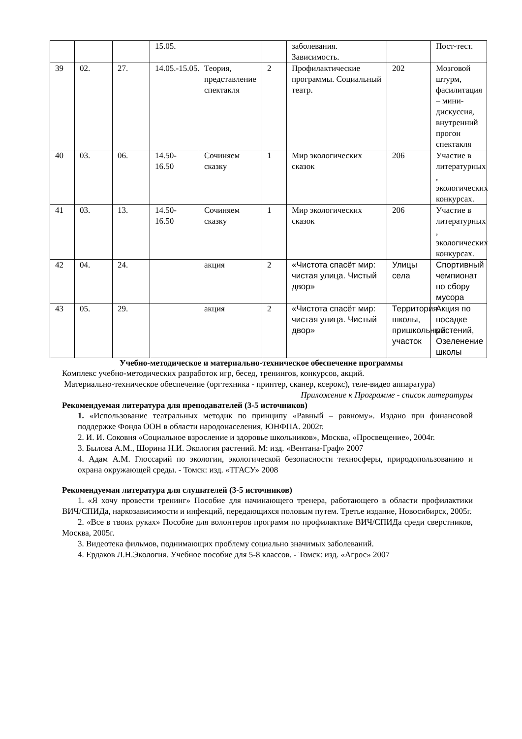| | | | 15.05. | | | заболевания. Зависимость. | | Пост-тест. |
| 39 | 02. | 27. | 14.05.-15.05. | Теория, представление спектакля | 2 | Профилактические программы. Социальный театр. | 202 | Мозговой штурм, фасилитация – мини-дискуссия, внутренний прогон спектакля |
| 40 | 03. | 06. | 14.50-16.50 | Сочиняем сказку | 1 | Мир экологических сказок | 206 | Участие в литературных , экологических конкурсах. |
| 41 | 03. | 13. | 14.50-16.50 | Сочиняем сказку | 1 | Мир экологических сказок | 206 | Участие в литературных , экологических конкурсах. |
| 42 | 04. | 24. | | акция | 2 | «Чистота спасёт мир: чистая улица. Чистый двор» | Улицы села | Спортивный чемпионат по сбору мусора |
| 43 | 05. | 29. | | акция | 2 | «Чистота спасёт мир: чистая улица. Чистый двор» | Территория школы, пришкольный участок | Акция по посадке растений, Озеленение школы |
Учебно-методическое и материально-техническое обеспечение программы
Комплекс учебно-методических разработок игр, бесед, тренингов, конкурсов, акций.
Материально-техническое обеспечение (оргтехника - принтер, сканер, ксерокс), теле-видео аппаратура)
Приложение к Программе - список литературы
Рекомендуемая литература для преподавателей (3-5 источников)
1. «Использование театральных методик по принципу «Равный – равному». Издано при финансовой поддержке Фонда ООН в области народонаселения, ЮНФПА. 2002г.
2. И. И. Соковня «Социальное взросление и здоровье школьников», Москва, «Просвещение», 2004г.
3. Былова А.М., Шорина Н.И. Экология растений. М: изд. «Вентана-Граф» 2007
4. Адам А.М. Глоссарий по экологии, экологической безопасности техносферы, природопользованию и охрана окружающей среды. - Томск: изд. «ТГАСУ» 2008
Рекомендуемая литература для слушателей (3-5 источников)
1. «Я хочу провести тренинг» Пособие для начинающего тренера, работающего в области профилактики ВИЧ/СПИДа, наркозависимости и инфекций, передающихся половым путем. Третье издание, Новосибирск, 2005г.
2. «Все в твоих руках» Пособие для волонтеров программ по профилактике ВИЧ/СПИДа среди сверстников, Москва, 2005г.
3. Видеотека фильмов, поднимающих проблему социально значимых заболеваний.
4. Ердаков Л.Н.Экология. Учебное пособие для 5-8 классов. - Томск: изд. «Агрос» 2007